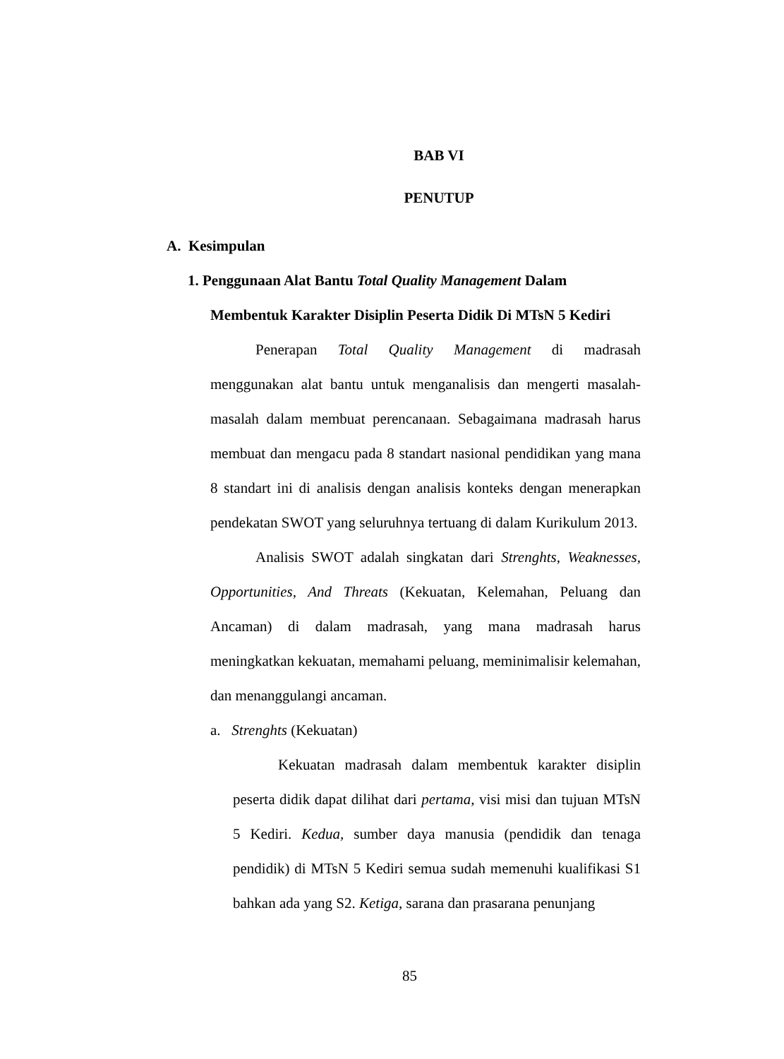BAB VI
PENUTUP
A. Kesimpulan
1. Penggunaan Alat Bantu Total Quality Management Dalam
Membentuk Karakter Disiplin Peserta Didik Di MTsN 5 Kediri
Penerapan Total Quality Management di madrasah menggunakan alat bantu untuk menganalisis dan mengerti masalah-masalah dalam membuat perencanaan. Sebagaimana madrasah harus membuat dan mengacu pada 8 standart nasional pendidikan yang mana 8 standart ini di analisis dengan analisis konteks dengan menerapkan pendekatan SWOT yang seluruhnya tertuang di dalam Kurikulum 2013.
Analisis SWOT adalah singkatan dari Strenghts, Weaknesses, Opportunities, And Threats (Kekuatan, Kelemahan, Peluang dan Ancaman) di dalam madrasah, yang mana madrasah harus meningkatkan kekuatan, memahami peluang, meminimalisir kelemahan, dan menanggulangi ancaman.
a. Strenghts (Kekuatan)
Kekuatan madrasah dalam membentuk karakter disiplin peserta didik dapat dilihat dari pertama, visi misi dan tujuan MTsN 5 Kediri. Kedua, sumber daya manusia (pendidik dan tenaga pendidik) di MTsN 5 Kediri semua sudah memenuhi kualifikasi S1 bahkan ada yang S2. Ketiga, sarana dan prasarana penunjang
85